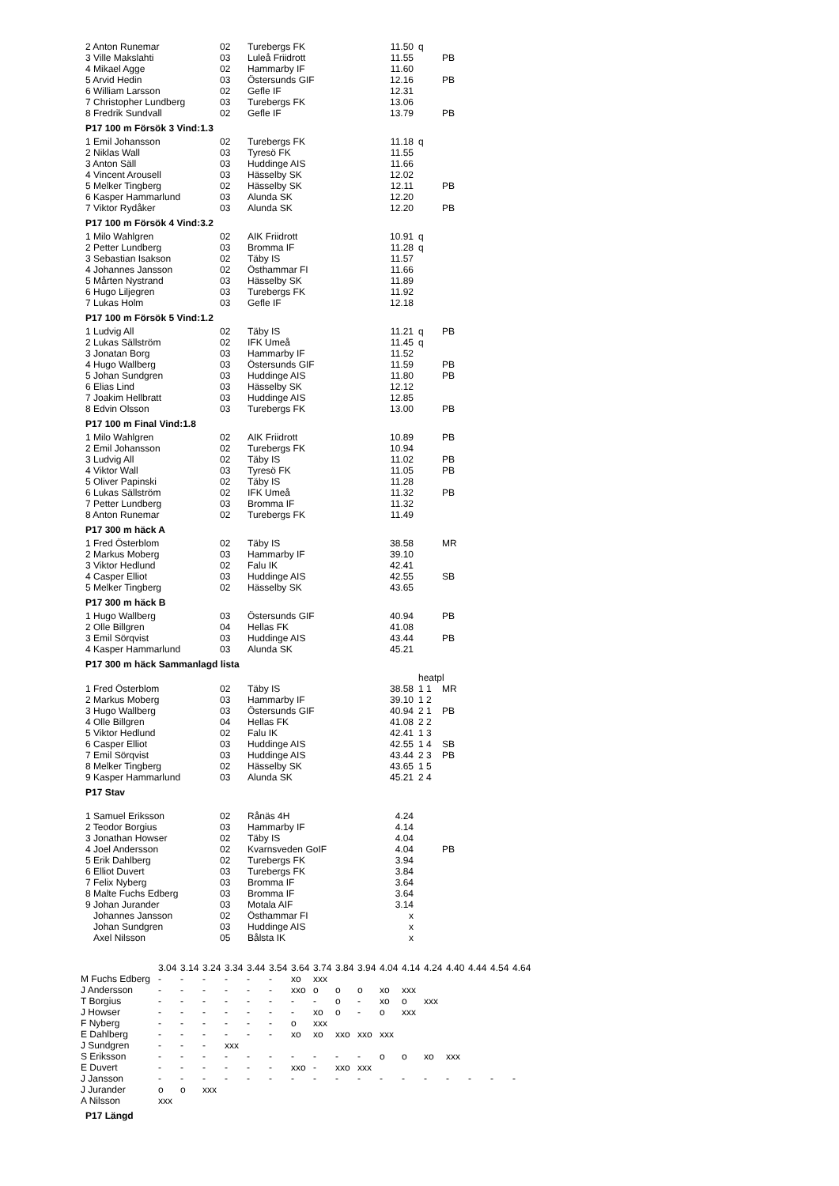| 2 Anton Runemar | 02 | Turebergs FK | 11.50 | q | |
| 3 Ville Makslahti | 03 | Luleå Friidrott | 11.55 | | PB |
| 4 Mikael Agge | 02 | Hammarby IF | 11.60 | | |
| 5 Arvid Hedin | 03 | Östersunds GIF | 12.16 | | PB |
| 6 William Larsson | 02 | Gefle IF | 12.31 | | |
| 7 Christopher Lundberg | 03 | Turebergs FK | 13.06 | | |
| 8 Fredrik Sundvall | 02 | Gefle IF | 13.79 | | PB |
P17 100 m Försök 3 Vind:1.3
| 1 Emil Johansson | 02 | Turebergs FK | 11.18 | q | |
| 2 Niklas Wall | 03 | Tyresö FK | 11.55 | | |
| 3 Anton Säll | 03 | Huddinge AIS | 11.66 | | |
| 4 Vincent Arousell | 03 | Hässelby SK | 12.02 | | |
| 5 Melker Tingberg | 02 | Hässelby SK | 12.11 | | PB |
| 6 Kasper Hammarlund | 03 | Alunda SK | 12.20 | | |
| 7 Viktor Rydåker | 03 | Alunda SK | 12.20 | | PB |
P17 100 m Försök 4 Vind:3.2
| 1 Milo Wahlgren | 02 | AIK Friidrott | 10.91 | q | |
| 2 Petter Lundberg | 03 | Bromma IF | 11.28 | q | |
| 3 Sebastian Isakson | 02 | Täby IS | 11.57 | | |
| 4 Johannes Jansson | 02 | Östhammar FI | 11.66 | | |
| 5 Mårten Nystrand | 03 | Hässelby SK | 11.89 | | |
| 6 Hugo Liljegren | 03 | Turebergs FK | 11.92 | | |
| 7 Lukas Holm | 03 | Gefle IF | 12.18 | | |
P17 100 m Försök 5 Vind:1.2
| 1 Ludvig All | 02 | Täby IS | 11.21 | q | PB |
| 2 Lukas Sällström | 02 | IFK Umeå | 11.45 | q | |
| 3 Jonatan Borg | 03 | Hammarby IF | 11.52 | | |
| 4 Hugo Wallberg | 03 | Östersunds GIF | 11.59 | | PB |
| 5 Johan Sundgren | 03 | Huddinge AIS | 11.80 | | PB |
| 6 Elias Lind | 03 | Hässelby SK | 12.12 | | |
| 7 Joakim Hellbratt | 03 | Huddinge AIS | 12.85 | | |
| 8 Edvin Olsson | 03 | Turebergs FK | 13.00 | | PB |
P17 100 m Final Vind:1.8
| 1 Milo Wahlgren | 02 | AIK Friidrott | 10.89 | | PB |
| 2 Emil Johansson | 02 | Turebergs FK | 10.94 | | |
| 3 Ludvig All | 02 | Täby IS | 11.02 | | PB |
| 4 Viktor Wall | 03 | Tyresö FK | 11.05 | | PB |
| 5 Oliver Papinski | 02 | Täby IS | 11.28 | | |
| 6 Lukas Sällström | 02 | IFK Umeå | 11.32 | | PB |
| 7 Petter Lundberg | 03 | Bromma IF | 11.32 | | |
| 8 Anton Runemar | 02 | Turebergs FK | 11.49 | | |
P17 300 m häck A
| 1 Fred Österblom | 02 | Täby IS | 38.58 | | MR |
| 2 Markus Moberg | 03 | Hammarby IF | 39.10 | | |
| 3 Viktor Hedlund | 02 | Falu IK | 42.41 | | |
| 4 Casper Elliot | 03 | Huddinge AIS | 42.55 | | SB |
| 5 Melker Tingberg | 02 | Hässelby SK | 43.65 | | |
P17 300 m häck B
| 1 Hugo Wallberg | 03 | Östersunds GIF | 40.94 | | PB |
| 2 Olle Billgren | 04 | Hellas FK | 41.08 | | |
| 3 Emil Sörqvist | 03 | Huddinge AIS | 43.44 | | PB |
| 4 Kasper Hammarlund | 03 | Alunda SK | 45.21 | | |
P17 300 m häck Sammanlagd lista
| | | | | heatpl | |
| 1 Fred Österblom | 02 | Täby IS | 38.58 | 1 1 | MR |
| 2 Markus Moberg | 03 | Hammarby IF | 39.10 | 1 2 | |
| 3 Hugo Wallberg | 03 | Östersunds GIF | 40.94 | 2 1 | PB |
| 4 Olle Billgren | 04 | Hellas FK | 41.08 | 2 2 | |
| 5 Viktor Hedlund | 02 | Falu IK | 42.41 | 1 3 | |
| 6 Casper Elliot | 03 | Huddinge AIS | 42.55 | 1 4 | SB |
| 7 Emil Sörqvist | 03 | Huddinge AIS | 43.44 | 2 3 | PB |
| 8 Melker Tingberg | 02 | Hässelby SK | 43.65 | 1 5 | |
| 9 Kasper Hammarlund | 03 | Alunda SK | 45.21 | 2 4 | |
P17 Stav
| 1 Samuel Eriksson | 02 | Rånäs 4H | 4.24 | | |
| 2 Teodor Borgius | 03 | Hammarby IF | 4.14 | | |
| 3 Jonathan Howser | 02 | Täby IS | 4.04 | | |
| 4 Joel Andersson | 02 | Kvarnsveden GoIF | 4.04 | | PB |
| 5 Erik Dahlberg | 02 | Turebergs FK | 3.94 | | |
| 6 Elliot Duvert | 03 | Turebergs FK | 3.84 | | |
| 7 Felix Nyberg | 03 | Bromma IF | 3.64 | | |
| 8 Malte Fuchs Edberg | 03 | Bromma IF | 3.64 | | |
| 9 Johan Jurander | 03 | Motala AIF | 3.14 | | |
| Johannes Jansson | 02 | Östhammar FI | x | | |
| Johan Sundgren | 03 | Huddinge AIS | x | | |
| Axel Nilsson | 05 | Bålsta IK | x | | |
| | 3.04 | 3.14 | 3.24 | 3.34 | 3.44 | 3.54 | 3.64 | 3.74 | 3.84 | 3.94 | 4.04 | 4.14 | 4.24 | 4.40 | 4.44 | 4.54 | 4.64 |
| M Fuchs Edberg | - | - | - | - | - | - | xo | xxx | | | | | | | | | |
| J Andersson | - | - | - | - | - | - | xxo | o | o | o | xo | xxx | | | | | |
| T Borgius | - | - | - | - | - | - | - | - | o | - | xo | o | xxx | | | | |
| J Howser | - | - | - | - | - | - | - | xo | o | - | o | xxx | | | | | |
| F Nyberg | - | - | - | - | - | - | o | xxx | | | | | | | | | |
| E Dahlberg | - | - | - | - | - | - | xo | xo | xxo | xxo | xxx | | | | | | |
| J Sundgren | - | - | - | xxx | | | | | | | | | | | | | |
| S Eriksson | - | - | - | - | - | - | - | - | - | - | o | o | xo | xxx | | | |
| E Duvert | - | - | - | - | - | - | xxo | - | xxo | xxx | | | | | | | |
| J Jansson | - | - | - | - | - | - | - | - | - | - | - | - | - | - | - | - | - |
| J Jurander | o | o | xxx | | | | | | | | | | | | | | |
| A Nilsson | xxx | | | | | | | | | | | | | | | | |
P17 Längd